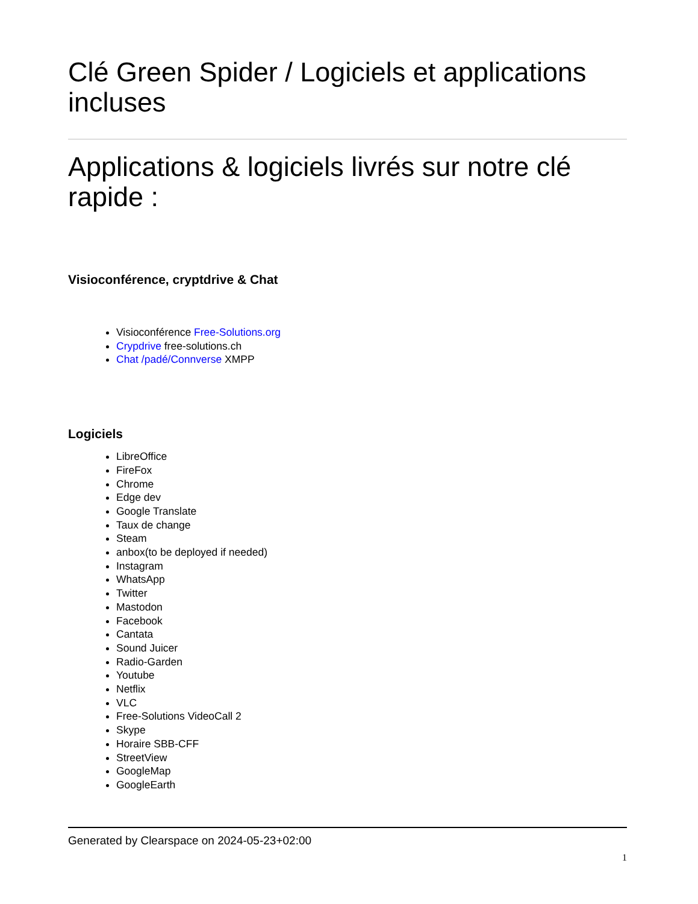Clé Green Spider / Logiciels et applications incluses
Applications & logiciels livrés sur notre clé rapide :
Visioconférence, cryptdrive & Chat
Visioconférence Free-Solutions.org
Crypdrive free-solutions.ch
Chat /padé/Connverse XMPP
Logiciels
LibreOffice
FireFox
Chrome
Edge dev
Google Translate
Taux de change
Steam
anbox(to be deployed if needed)
Instagram
WhatsApp
Twitter
Mastodon
Facebook
Cantata
Sound Juicer
Radio-Garden
Youtube
Netflix
VLC
Free-Solutions VideoCall 2
Skype
Horaire SBB-CFF
StreetView
GoogleMap
GoogleEarth
Generated by Clearspace on 2024-05-23+02:00
1